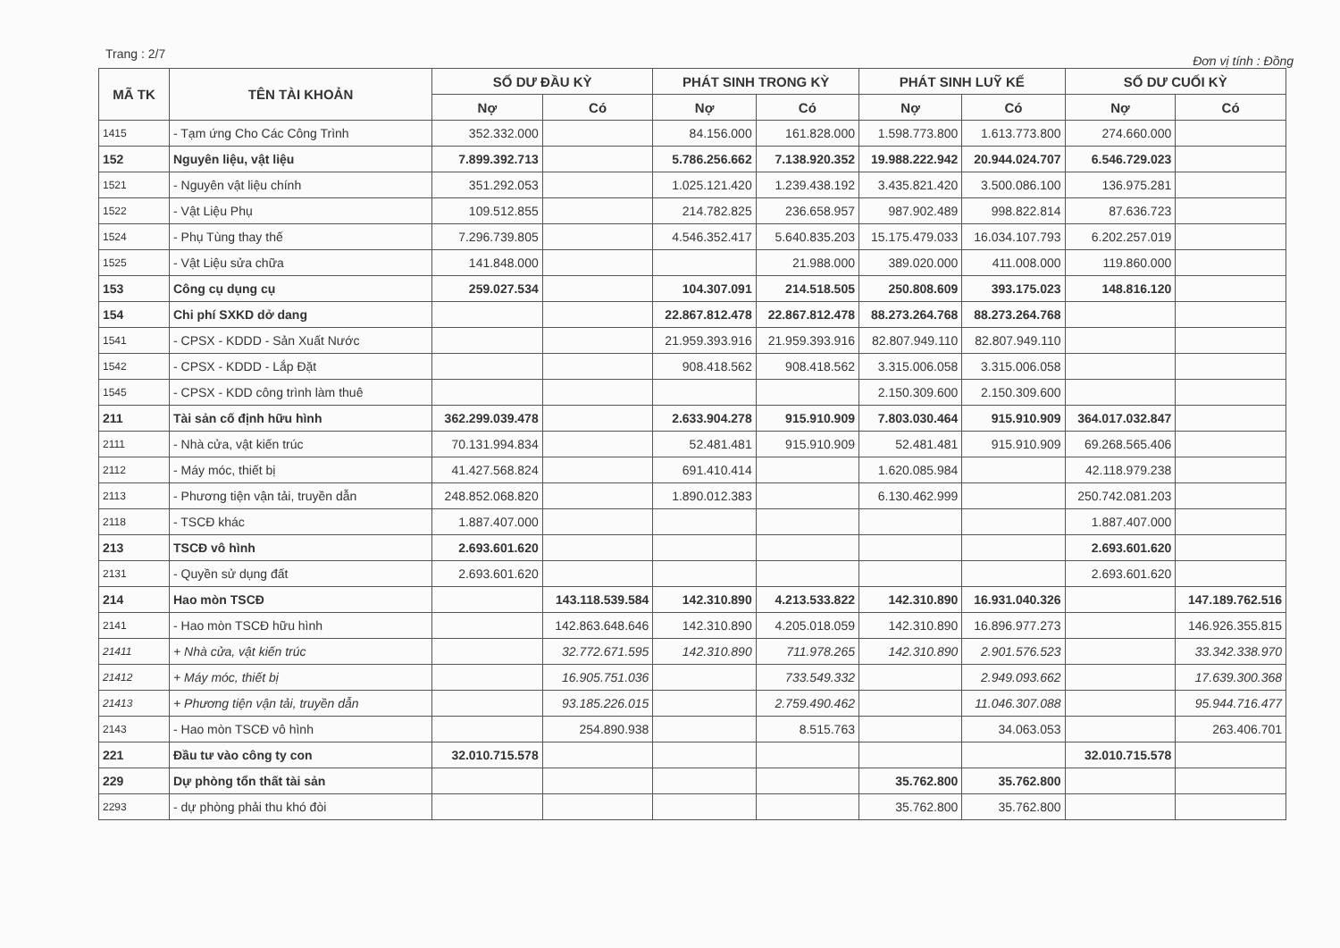Trang : 2/7 Đơn vị tính : Đồng
| MÃ TK | TÊN TÀI KHOẢN | SỐ DƯ ĐẦU KỲ | | PHÁT SINH TRONG KỲ | | PHÁT SINH LUỸ KẾ | | SỐ DƯ CUỐI KỲ | |
| --- | --- | --- | --- | --- | --- | --- | --- | --- | --- |
| | | Nợ | Có | Nợ | Có | Nợ | Có | Nợ | Có |
| 1415 | - Tạm ứng Cho Các Công Trình | 352.332.000 | | 84.156.000 | 161.828.000 | 1.598.773.800 | 1.613.773.800 | 274.660.000 | |
| 152 | Nguyên liệu, vật liệu | 7.899.392.713 | | 5.786.256.662 | 7.138.920.352 | 19.988.222.942 | 20.944.024.707 | 6.546.729.023 | |
| 1521 | - Nguyên vật liệu chính | 351.292.053 | | 1.025.121.420 | 1.239.438.192 | 3.435.821.420 | 3.500.086.100 | 136.975.281 | |
| 1522 | - Vật Liệu Phụ | 109.512.855 | | 214.782.825 | 236.658.957 | 987.902.489 | 998.822.814 | 87.636.723 | |
| 1524 | - Phụ Tùng thay thế | 7.296.739.805 | | 4.546.352.417 | 5.640.835.203 | 15.175.479.033 | 16.034.107.793 | 6.202.257.019 | |
| 1525 | - Vật Liệu sửa chữa | 141.848.000 | | | 21.988.000 | 389.020.000 | 411.008.000 | 119.860.000 | |
| 153 | Công cụ dụng cụ | 259.027.534 | | 104.307.091 | 214.518.505 | 250.808.609 | 393.175.023 | 148.816.120 | |
| 154 | Chi phí SXKD dở dang | | | 22.867.812.478 | 22.867.812.478 | 88.273.264.768 | 88.273.264.768 | | |
| 1541 | - CPSX - KDDD - Sản Xuất Nước | | | 21.959.393.916 | 21.959.393.916 | 82.807.949.110 | 82.807.949.110 | | |
| 1542 | - CPSX - KDDD - Lắp Đặt | | | 908.418.562 | 908.418.562 | 3.315.006.058 | 3.315.006.058 | | |
| 1545 | - CPSX - KDD công trình làm thuê | | | | | 2.150.309.600 | 2.150.309.600 | | |
| 211 | Tài sản cố định hữu hình | 362.299.039.478 | | 2.633.904.278 | 915.910.909 | 7.803.030.464 | 915.910.909 | 364.017.032.847 | |
| 2111 | - Nhà cửa, vật kiến trúc | 70.131.994.834 | | 52.481.481 | 915.910.909 | 52.481.481 | 915.910.909 | 69.268.565.406 | |
| 2112 | - Máy móc, thiết bị | 41.427.568.824 | | 691.410.414 | | 1.620.085.984 | | 42.118.979.238 | |
| 2113 | - Phương tiện vận tải, truyền dẫn | 248.852.068.820 | | 1.890.012.383 | | 6.130.462.999 | | 250.742.081.203 | |
| 2118 | - TSCĐ khác | 1.887.407.000 | | | | | | 1.887.407.000 | |
| 213 | TSCĐ vô hình | 2.693.601.620 | | | | | | 2.693.601.620 | |
| 2131 | - Quyền sử dụng đất | 2.693.601.620 | | | | | | 2.693.601.620 | |
| 214 | Hao mòn TSCĐ | | 143.118.539.584 | 142.310.890 | 4.213.533.822 | 142.310.890 | 16.931.040.326 | | 147.189.762.516 |
| 2141 | - Hao mòn TSCĐ hữu hình | | 142.863.648.646 | 142.310.890 | 4.205.018.059 | 142.310.890 | 16.896.977.273 | | 146.926.355.815 |
| 21411 | + Nhà cửa, vật kiến trúc | | 32.772.671.595 | 142.310.890 | 711.978.265 | 142.310.890 | 2.901.576.523 | | 33.342.338.970 |
| 21412 | + Máy móc, thiết bị | | 16.905.751.036 | | 733.549.332 | | 2.949.093.662 | | 17.639.300.368 |
| 21413 | + Phương tiện vận tải, truyền dẫn | | 93.185.226.015 | | 2.759.490.462 | | 11.046.307.088 | | 95.944.716.477 |
| 2143 | - Hao mòn TSCĐ vô hình | | 254.890.938 | | 8.515.763 | | 34.063.053 | | 263.406.701 |
| 221 | Đầu tư vào công ty con | 32.010.715.578 | | | | | | 32.010.715.578 | |
| 229 | Dự phòng tổn thất tài sản | | | | | 35.762.800 | 35.762.800 | | |
| 2293 | - dự phòng phải thu khó đòi | | | | | 35.762.800 | 35.762.800 | | |